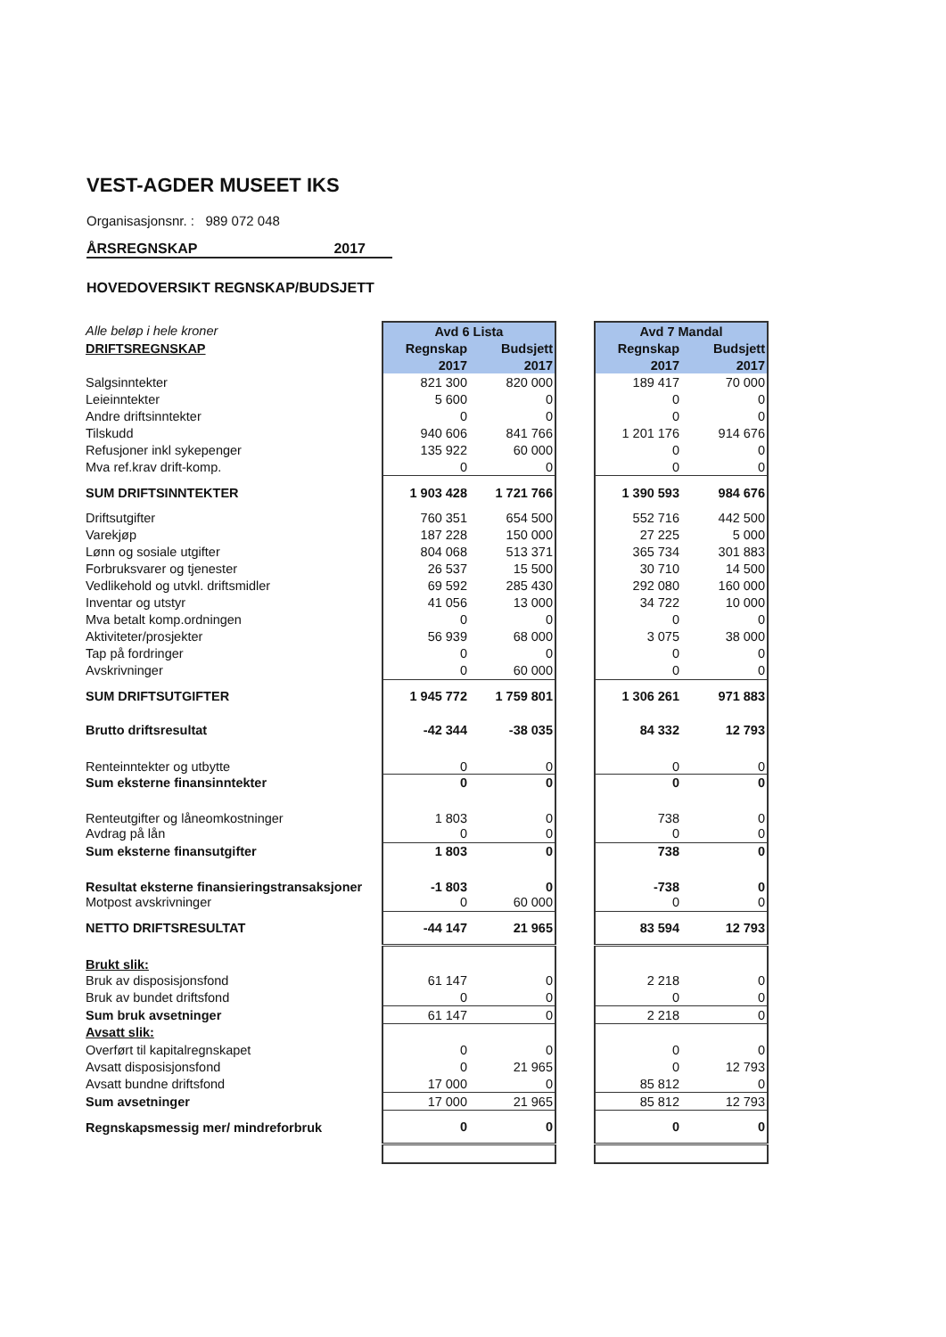VEST-AGDER MUSEET IKS
Organisasjonsnr. : 989 072 048
ÅRSREGNSKAP 2017
HOVEDOVERSIKT REGNSKAP/BUDSJETT
| Alle beløp i hele kroner | Avd 6 Lista | | | Avd 7 Mandal | |
| DRIFTSREGNSKAP | Regnskap | Budsjett | | Regnskap | Budsjett |
| | 2017 | 2017 | | 2017 | 2017 |
| Salgsinntekter | 821 300 | 820 000 | | 189 417 | 70 000 |
| Leieinntekter | 5 600 | 0 | | 0 | 0 |
| Andre driftsinntekter | 0 | 0 | | 0 | 0 |
| Tilskudd | 940 606 | 841 766 | | 1 201 176 | 914 676 |
| Refusjoner inkl sykepenger | 135 922 | 60 000 | | 0 | 0 |
| Mva ref.krav drift-komp. | 0 | 0 | | 0 | 0 |
| SUM DRIFTSINNTEKTER | 1 903 428 | 1 721 766 | | 1 390 593 | 984 676 |
| Driftsutgifter | 760 351 | 654 500 | | 552 716 | 442 500 |
| Varekjøp | 187 228 | 150 000 | | 27 225 | 5 000 |
| Lønn og sosiale utgifter | 804 068 | 513 371 | | 365 734 | 301 883 |
| Forbruksvarer og tjenester | 26 537 | 15 500 | | 30 710 | 14 500 |
| Vedlikehold og utvkl. driftsmidler | 69 592 | 285 430 | | 292 080 | 160 000 |
| Inventar og utstyr | 41 056 | 13 000 | | 34 722 | 10 000 |
| Mva betalt komp.ordningen | 0 | 0 | | 0 | 0 |
| Aktiviteter/prosjekter | 56 939 | 68 000 | | 3 075 | 38 000 |
| Tap på fordringer | 0 | 0 | | 0 | 0 |
| Avskrivninger | 0 | 60 000 | | 0 | 0 |
| SUM DRIFTSUTGIFTER | 1 945 772 | 1 759 801 | | 1 306 261 | 971 883 |
| Brutto driftsresultat | -42 344 | -38 035 | | 84 332 | 12 793 |
| Renteinntekter og utbytte | 0 | 0 | | 0 | 0 |
| Sum eksterne finansinntekter | 0 | 0 | | 0 | 0 |
| Renteutgifter og låneomkostninger | 1 803 | 0 | | 738 | 0 |
| Avdrag på lån | 0 | 0 | | 0 | 0 |
| Sum eksterne finansutgifter | 1 803 | 0 | | 738 | 0 |
| Resultat eksterne finansieringstransaksjoner | -1 803 | 0 | | -738 | 0 |
| Motpost avskrivninger | 0 | 60 000 | | 0 | 0 |
| NETTO DRIFTSRESULTAT | -44 147 | 21 965 | | 83 594 | 12 793 |
| Brukt slik: | | | | | |
| Bruk av disposisjonsfond | 61 147 | 0 | | 2 218 | 0 |
| Bruk av bundet driftsfond | 0 | 0 | | 0 | 0 |
| Sum bruk avsetninger | 61 147 | 0 | | 2 218 | 0 |
| Avsatt slik: | | | | | |
| Overført til kapitalregnskapet | 0 | 0 | | 0 | 0 |
| Avsatt disposisjonsfond | 0 | 21 965 | | 0 | 12 793 |
| Avsatt bundne driftsfond | 17 000 | 0 | | 85 812 | 0 |
| Sum avsetninger | 17 000 | 21 965 | | 85 812 | 12 793 |
| Regnskapsmessig mer/ mindreforbruk | 0 | 0 | | 0 | 0 |